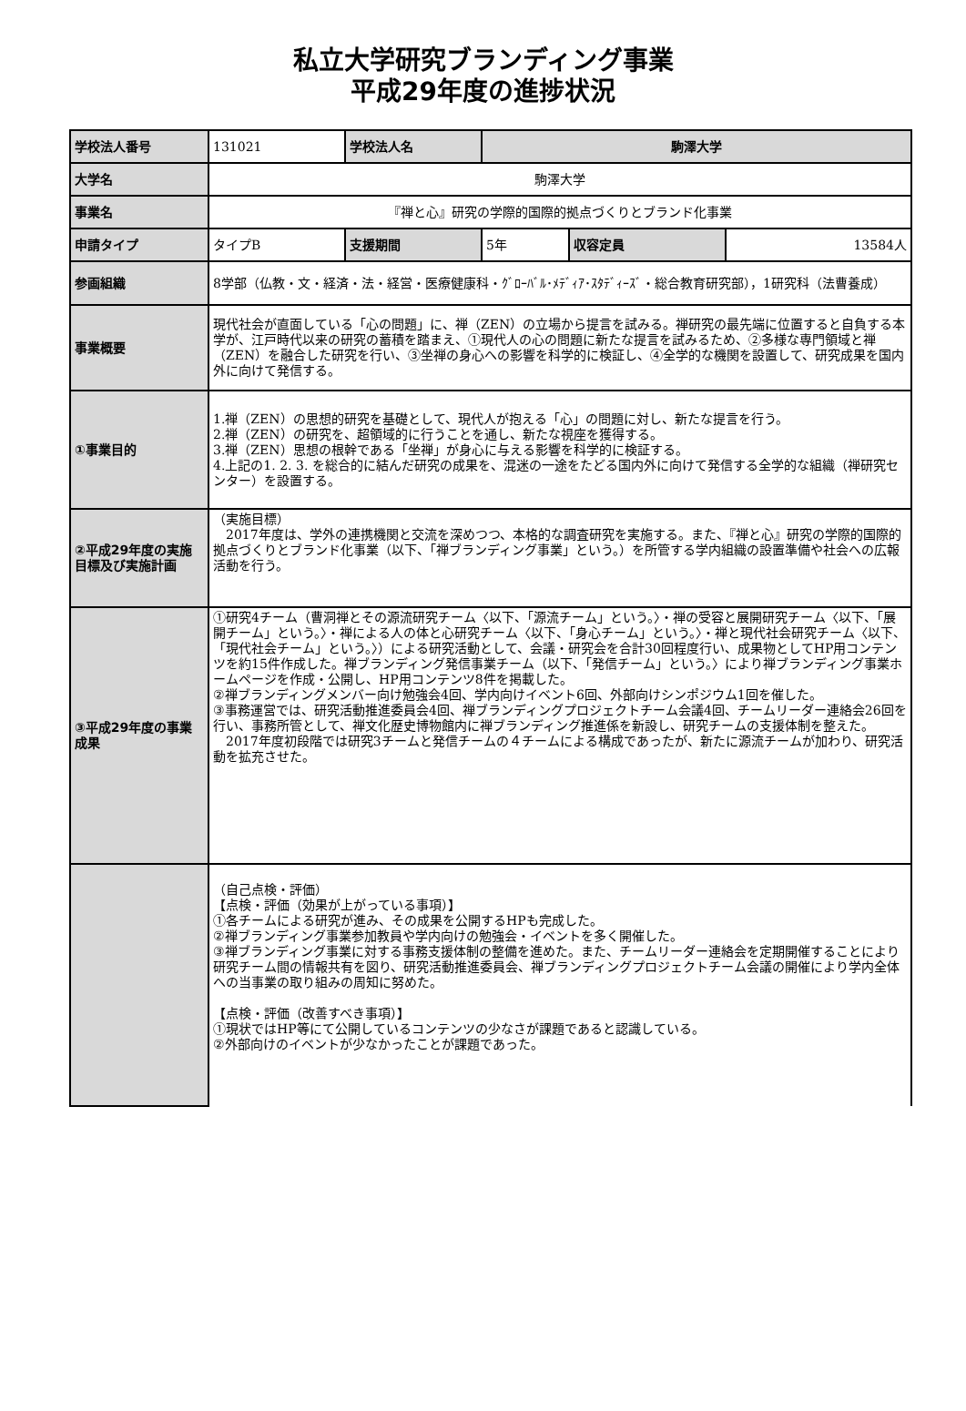私立大学研究ブランディング事業
平成29年度の進捗状況
| 学校法人番号 | 131021 | 学校法人名 | 駒澤大学 | | |
| 大学名 | 駒澤大学 | | | | |
| 事業名 | 『禅と心』研究の学際的国際的拠点づくりとブランド化事業 | | | | |
| 申請タイプ | タイプB | 支援期間 | 5年 | 収容定員 | 13584人 |
| 参画組織 | 8学部（仏教・文・経済・法・経営・医療健康科・ｸﾞﾛｰﾊﾞﾙ･ﾒﾃﾞｨｱ･ｽﾀﾃﾞｨｰｽﾞ・総合教育研究部），1研究科（法曹養成） | | | | |
| 事業概要 | 現代社会が直面している「心の問題」に、禅（ZEN）の立場から提言を試みる。禅研究の最先端に位置すると自負する本学が、江戸時代以来の研究の蓄積を踏まえ、①現代人の心の問題に新たな提言を試みるため、②多様な専門領域と禅（ZEN）を融合した研究を行い、③坐禅の身心への影響を科学的に検証し、④全学的な機関を設置して、研究成果を国内外に向けて発信する。 | | | | |
| ①事業目的 | 1.禅（ZEN）の思想的研究を基礎として、現代人が抱える「心」の問題に対し、新たな提言を行う。 2.禅（ZEN）の研究を、超領域的に行うことを通し、新たな視座を獲得する。 3.禅（ZEN）思想の根幹である「坐禅」が身心に与える影響を科学的に検証する。 4.上記の1. 2. 3. を総合的に結んだ研究の成果を、混迷の一途をたどる国内外に向けて発信する全学的な組織（禅研究センター）を設置する。 | | | | |
| ②平成29年度の実施目標及び実施計画 | （実施目標） 2017年度は、学外の連携機関と交流を深めつつ、本格的な調査研究を実施する。また、『禅と心』研究の学際的国際的拠点づくりとブランド化事業（以下、「禅ブランディング事業」という。）を所管する学内組織の設置準備や社会への広報活動を行う。 | | | | |
| ③平成29年度の事業成果 | ①研究4チーム（曹洞禅とその源流研究チーム〈以下、「源流チーム」という。〉・禅の受容と展開研究チーム〈以下、「展開チーム」という。〉・禅による人の体と心研究チーム〈以下、「身心チーム」という。〉・禅と現代社会研究チーム〈以下、「現代社会チーム」という。〉）による研究活動として、会議・研究会を合計30回程度行い、成果物としてHP用コンテンツを約15件作成した。禅ブランディング発信事業チーム（以下、「発信チーム」という。〉により禅ブランディング事業ホームページを作成・公開し、HP用コンテンツ8件を掲載した。 ②禅ブランディングメンバー向け勉強会4回、学内向けイベント6回、外部向けシンポジウム1回を催した。 ③事務運営では、研究活動推進委員会4回、禅ブランディングプロジェクトチーム会議4回、チームリーダー連絡会26回を行い、事務所管として、禅文化歴史博物館内に禅ブランディング推進係を新設し、研究チームの支援体制を整えた。 2017年度初段階では研究3チームと発信チームの４チームによる構成であったが、新たに源流チームが加わり、研究活動を拡充させた。 | | | | |
| | （自己点検・評価） 【点検・評価（効果が上がっている事項）】 ①各チームによる研究が進み、その成果を公開するHPも完成した。 ②禅ブランディング事業参加教員や学内向けの勉強会・イベントを多く開催した。 ③禅ブランディング事業に対する事務支援体制の整備を進めた。また、チームリーダー連絡会を定期開催することにより研究チーム間の情報共有を図り、研究活動推進委員会、禅ブランディングプロジェクトチーム会議の開催により学内全体への当事業の取り組みの周知に努めた。 【点検・評価（改善すべき事項）】 ①現状ではHP等にて公開しているコンテンツの少なさが課題であると認識している。 ②外部向けのイベントが少なかったことが課題であった。 | | | | |